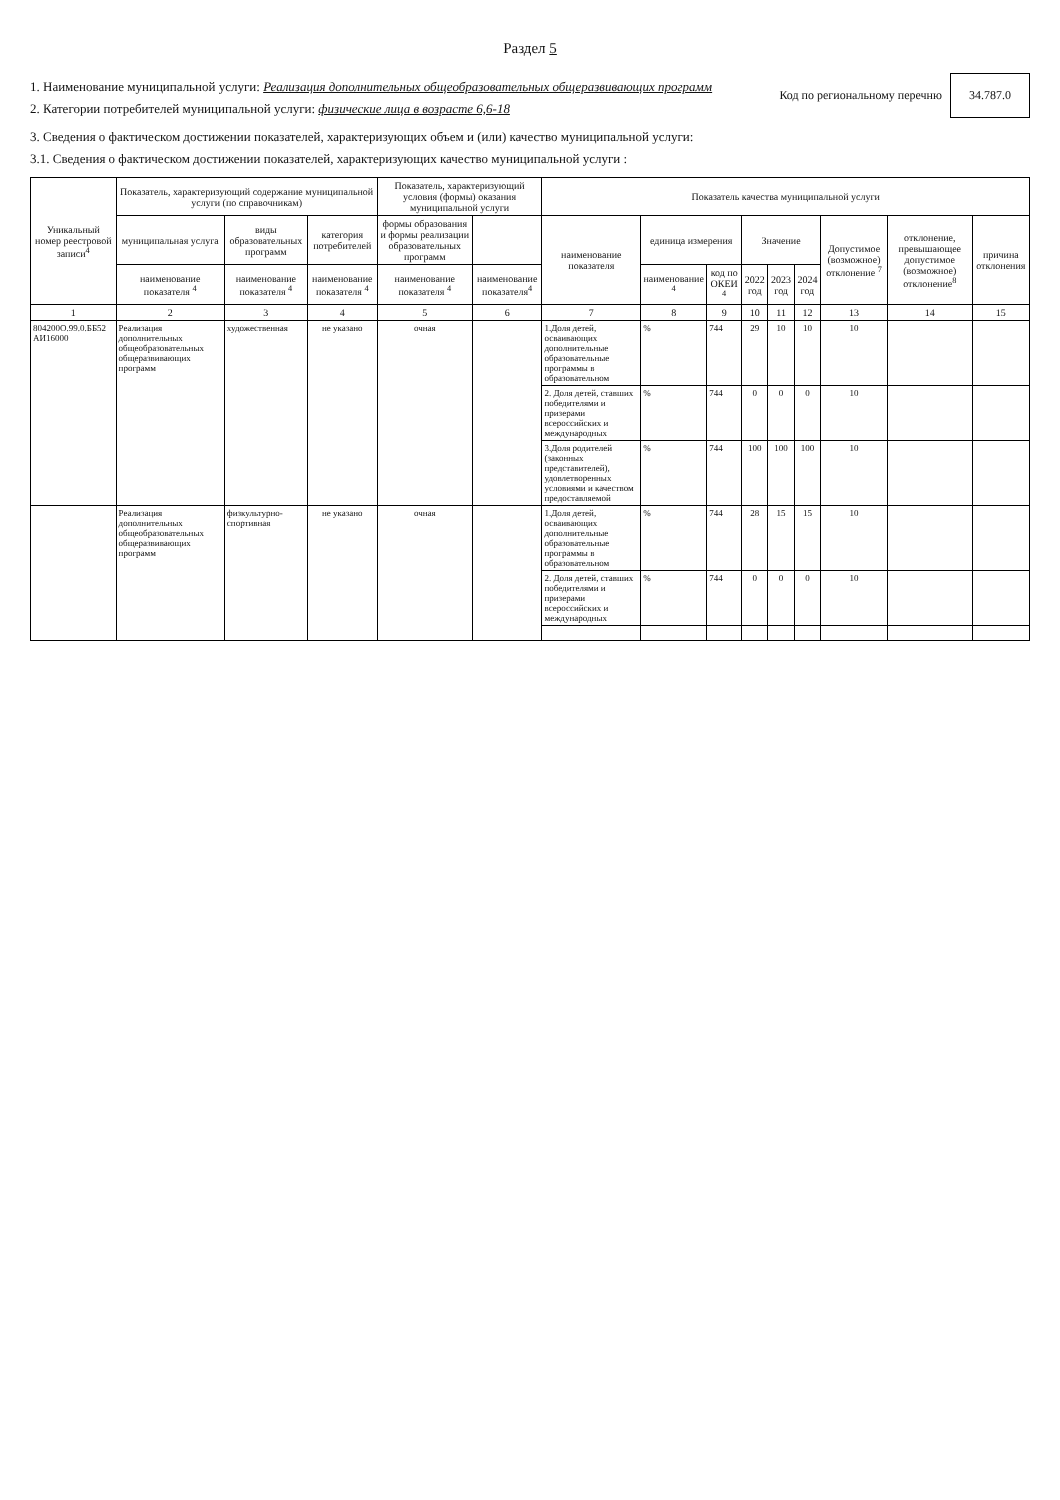Раздел 5
1. Наименование муниципальной услуги: Реализация дополнительных общеобразовательных общеразвивающих программ
2. Категории потребителей муниципальной услуги: физические лица в возрасте 6,6-18
Код по региональному перечню 34.787.0
3. Сведения о фактическом достижении показателей, характеризующих объем и (или) качество муниципальной услуги:
3.1. Сведения о фактическом достижении показателей, характеризующих качество муниципальной услуги :
| Уникальный номер реестровой записи<sup>4</sup> | Показатель, характеризующий содержание муниципальной услуги (по справочникам) | | | Показатель, характеризующий условия (формы) оказания муниципальной услуги | | Показатель качества муниципальной услуги | | | | | | | | |
| --- | --- | --- | --- | --- | --- | --- | --- | --- | --- | --- | --- | --- | --- | --- |
| | муниципальная услуга | виды образовательных программ | категория потребителей | формы образования и формы реализации образовательных программ | | наименование показателя | единица измерения | | Значение | | | Допустимое (возможное) отклонение <sup>7</sup> | отклонение, превышающее допустимое (возможное) отклонение<sup>8</sup> | причина отклонения |
| | наименование показателя <sup>4</sup> | наименование показателя <sup>4</sup> | наименование показателя <sup>4</sup> | наименование показателя <sup>4</sup> | наименование показателя<sup>4</sup> | | наименование <sup>4</sup> | код по ОКЕИ <sup>4</sup> | 2022 год | 2023 год | 2024 год | | | |
| 1 | 2 | 3 | 4 | 5 | 6 | 7 | 8 | 9 | 10 | 11 | 12 | 13 | 14 | 15 |
| 804200О.99.0.ББ52 АИ16000 | Реализация дополнительных общеобразовательных общеразвивающих программ | художественная | не указано | очная | | 1.Доля детей, осваивающих дополнительные образовательные программы в образовательном | % | 744 | 29 | 10 | 10 | 10 | | |
| | | | | | | 2. Доля детей, ставших победителями и призерами всероссийских и международных | % | 744 | 0 | 0 | 0 | 10 | | |
| | | | | | | 3.Доля родителей (законных представителей), удовлетворенных условиями и качеством предоставляемой | % | 744 | 100 | 100 | 100 | 10 | | |
| | Реализация дополнительных общеобразовательных общеразвивающих программ | физкультурно-спортивная | не указано | очная | | 1.Доля детей, осваивающих дополнительные образовательные программы в образовательном | % | 744 | 28 | 15 | 15 | 10 | | |
| | | | | | | 2. Доля детей, ставших победителями и призерами всероссийских и международных | % | 744 | 0 | 0 | 0 | 10 | | |